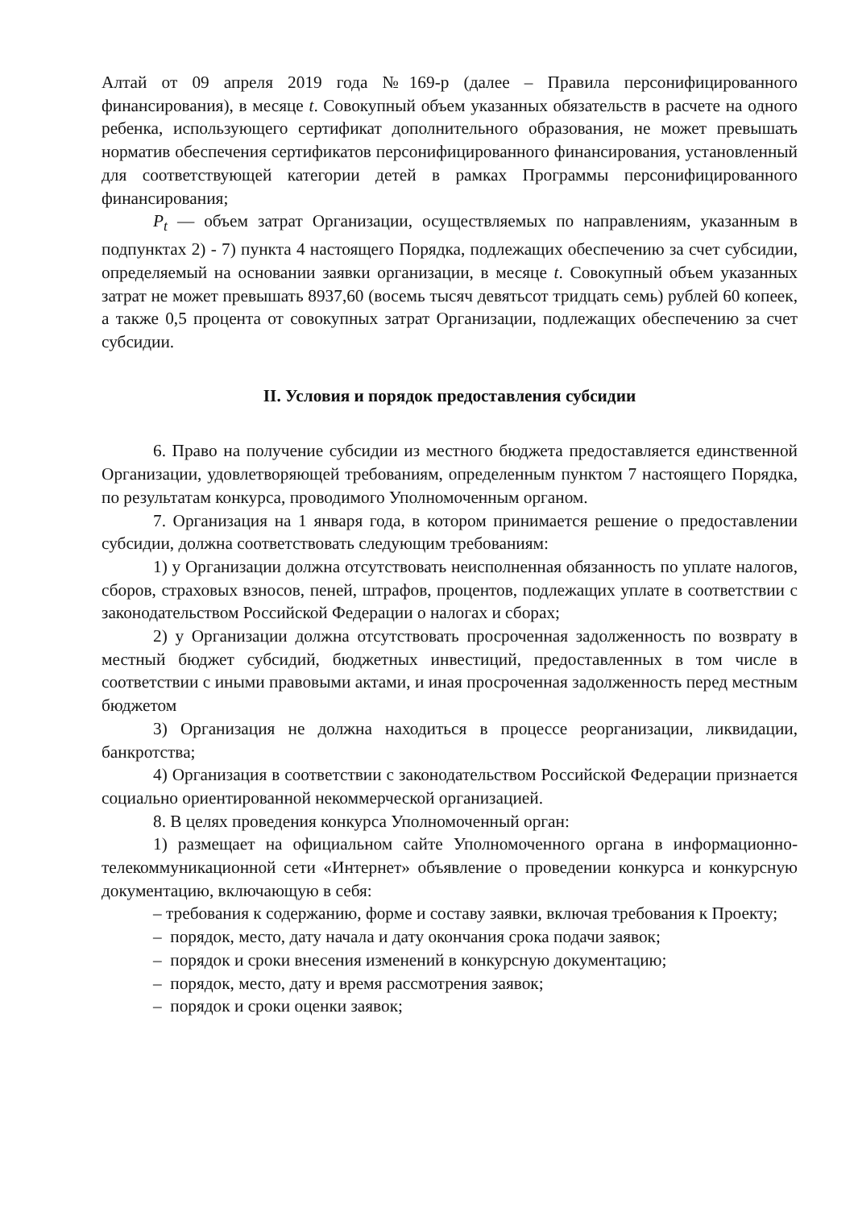Алтай от 09 апреля 2019 года №169-р (далее – Правила персонифицированного финансирования), в месяце t. Совокупный объем указанных обязательств в расчете на одного ребенка, использующего сертификат дополнительного образования, не может превышать норматив обеспечения сертификатов персонифицированного финансирования, установленный для соответствующей категории детей в рамках Программы персонифицированного финансирования;
P<sub>t</sub> — объем затрат Организации, осуществляемых по направлениям, указанным в подпунктах 2) - 7) пункта 4 настоящего Порядка, подлежащих обеспечению за счет субсидии, определяемый на основании заявки организации, в месяце t. Совокупный объем указанных затрат не может превышать 8937,60 (восемь тысяч девятьсот тридцать семь) рублей 60 копеек, а также 0,5 процента от совокупных затрат Организации, подлежащих обеспечению за счет субсидии.
II. Условия и порядок предоставления субсидии
6. Право на получение субсидии из местного бюджета предоставляется единственной Организации, удовлетворяющей требованиям, определенным пунктом 7 настоящего Порядка, по результатам конкурса, проводимого Уполномоченным органом.
7. Организация на 1 января года, в котором принимается решение о предоставлении субсидии, должна соответствовать следующим требованиям:
1) у Организации должна отсутствовать неисполненная обязанность по уплате налогов, сборов, страховых взносов, пеней, штрафов, процентов, подлежащих уплате в соответствии с законодательством Российской Федерации о налогах и сборах;
2) у Организации должна отсутствовать просроченная задолженность по возврату в местный бюджет субсидий, бюджетных инвестиций, предоставленных в том числе в соответствии с иными правовыми актами, и иная просроченная задолженность перед местным бюджетом
3) Организация не должна находиться в процессе реорганизации, ликвидации, банкротства;
4) Организация в соответствии с законодательством Российской Федерации признается социально ориентированной некоммерческой организацией.
8. В целях проведения конкурса Уполномоченный орган:
1) размещает на официальном сайте Уполномоченного органа в информационно-телекоммуникационной сети «Интернет» объявление о проведении конкурса и конкурсную документацию, включающую в себя:
– требования к содержанию, форме и составу заявки, включая требования к Проекту;
– порядок, место, дату начала и дату окончания срока подачи заявок;
– порядок и сроки внесения изменений в конкурсную документацию;
– порядок, место, дату и время рассмотрения заявок;
– порядок и сроки оценки заявок;